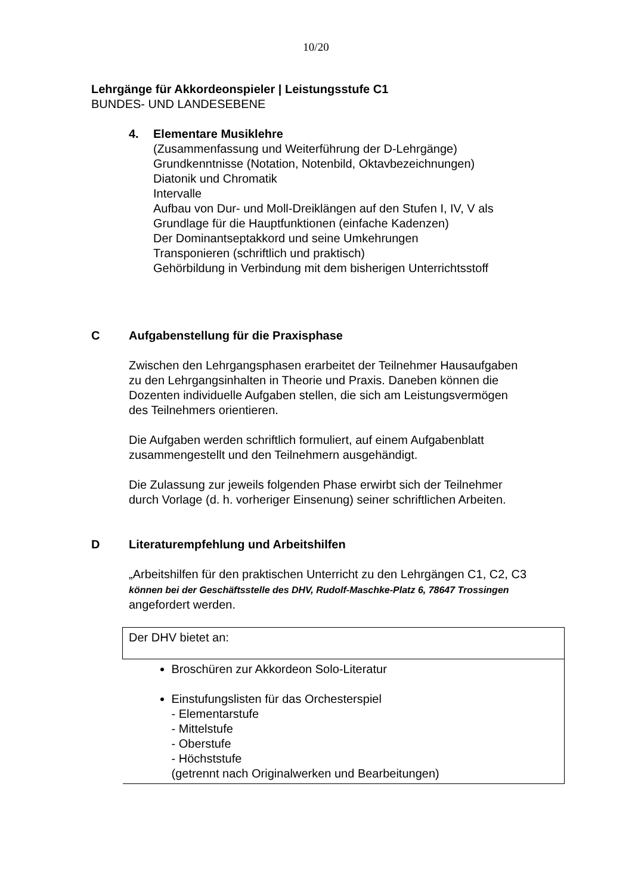10/20
Lehrgänge für Akkordeonspieler | Leistungsstufe C1
BUNDES- UND LANDESEBENE
4. Elementare Musiklehre
(Zusammenfassung und Weiterführung der D-Lehrgänge)
Grundkenntnisse (Notation, Notenbild, Oktavbezeichnungen)
Diatonik und Chromatik
Intervalle
Aufbau von Dur- und Moll-Dreiklängen auf den Stufen I, IV, V als
Grundlage für die Hauptfunktionen (einfache Kadenzen)
Der Dominantseptakkord und seine Umkehrungen
Transponieren (schriftlich und praktisch)
Gehörbildung in Verbindung mit dem bisherigen Unterrichtsstoff
C Aufgabenstellung für die Praxisphase
Zwischen den Lehrgangsphasen erarbeitet der Teilnehmer Hausaufgaben
zu den Lehrgangsinhalten in Theorie und Praxis. Daneben können die
Dozenten individuelle Aufgaben stellen, die sich am Leistungsvermögen
des Teilnehmers orientieren.
Die Aufgaben werden schriftlich formuliert, auf einem Aufgabenblatt
zusammengestellt und den Teilnehmern ausgehändigt.
Die Zulassung zur jeweils folgenden Phase erwirbt sich der Teilnehmer
durch Vorlage (d. h. vorheriger Einsenung) seiner schriftlichen Arbeiten.
D Literaturempfehlung und Arbeitshilfen
„Arbeitshilfen für den praktischen Unterricht zu den Lehrgängen C1, C2, C3
können bei der Geschäftsstelle des DHV, Rudolf-Maschke-Platz 6, 78647 Trossingen
angefordert werden.
| Der DHV bietet an: |
| Broschüren zur Akkordeon Solo-Literatur Einstufungslisten für das Orchesterspiel - Elementarstufe - Mittelstufe - Oberstufe - Höchststufe (getrennt nach Originalwerken und Bearbeitungen) |